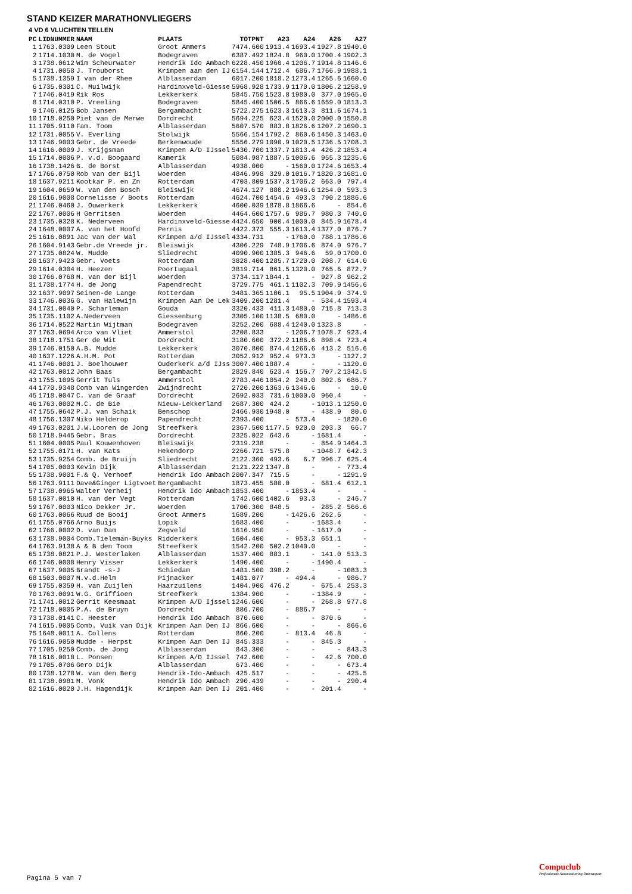STAND KEIZER MARATHONVLIEGERS
4 VD 6 VLUCHTEN TELLEN
| PC | LIDNUMMER | NAAM | PLAATS | TOTPNT | A23 | A24 | A26 | A27 |
| --- | --- | --- | --- | --- | --- | --- | --- | --- |
| 1 | 1763.0309 | Leen Stout | Groot Ammers | 7474.600 | 1913.4 | 1693.4 | 1927.8 | 1940.0 |
| 2 | 1714.1030 | M. de Vogel | Bodegraven | 6387.492 | 1824.8 | 960.0 | 1700.4 | 1902.3 |
| 3 | 1738.0612 | Wim Scheurwater | Hendrik Ido Ambach | 6228.450 | 1960.4 | 1206.7 | 1914.8 | 1146.6 |
| 4 | 1731.0058 | J. Trouborst | Krimpen aan den IJ | 6154.144 | 1712.4 | 686.7 | 1766.9 | 1988.1 |
| 5 | 1738.1359 | I van der Rhee | Alblasserdam | 6017.200 | 1818.2 | 1273.4 | 1265.6 | 1660.0 |
| 6 | 1735.0301 | C. Muilwijk | Hardinxveld-Giesse | 5968.928 | 1733.9 | 1170.0 | 1806.2 | 1258.9 |
| 7 | 1746.0419 | Rik Ros | Lekkerkerk | 5845.750 | 1523.8 | 1980.0 | 377.0 | 1965.0 |
| 8 | 1714.0310 | P. Vreeling | Bodegraven | 5845.400 | 1506.5 | 866.6 | 1659.0 | 1813.3 |
| 9 | 1746.0125 | Bob Jansen | Bergambacht | 5722.275 | 1623.3 | 1613.3 | 811.6 | 1674.1 |
| 10 | 1718.0250 | Piet van de Merwe | Dordrecht | 5694.225 | 623.4 | 1520.0 | 2000.0 | 1550.8 |
| 11 | 1705.9110 | Fam. Toom | Alblasserdam | 5607.570 | 883.8 | 1826.6 | 1207.2 | 1690.1 |
| 12 | 1731.0055 | V. Everling | Stolwijk | 5566.154 | 1792.2 | 860.6 | 1450.3 | 1463.0 |
| 13 | 1746.9003 | Gebr. de Vreede | Berkenwoude | 5556.279 | 1090.9 | 1020.5 | 1736.5 | 1708.3 |
| 14 | 1616.0009 | J. Krijgsman | Krimpen A/D IJssel | 5430.700 | 1337.7 | 1813.4 | 426.2 | 1853.4 |
| 15 | 1714.0006 | P. v.d. Boogaard | Kamerik | 5084.987 | 1887.5 | 1006.6 | 955.3 | 1235.6 |
| 16 | 1738.1426 | B. de Borst | Alblasserdam | 4938.000 | - | 1560.0 | 1724.6 | 1653.4 |
| 17 | 1766.0750 | Rob van der Bijl | Woerden | 4846.998 | 329.0 | 1016.7 | 1820.3 | 1681.0 |
| 18 | 1637.9211 | Kootkar P. en Zn | Rotterdam | 4703.809 | 1537.3 | 1706.2 | 663.0 | 797.4 |
| 19 | 1604.0659 | W. van den Bosch | Bleiswijk | 4674.127 | 880.2 | 1946.6 | 1254.0 | 593.3 |
| 20 | 1616.9008 | Cornelisse / Boots | Rotterdam | 4624.700 | 1454.6 | 493.3 | 790.2 | 1886.6 |
| 21 | 1746.0460 | J. Ouwerkerk | Lekkerkerk | 4600.039 | 1878.8 | 1866.6 | - | 854.6 |
| 22 | 1767.0006 | H Gerritsen | Woerden | 4464.600 | 1757.6 | 986.7 | 980.3 | 740.0 |
| 23 | 1735.0328 | K. Nederveen | Hardinxveld-Giesse | 4424.650 | 900.4 | 1000.0 | 845.9 | 1678.4 |
| 24 | 1648.0007 | A. van het Hoofd | Pernis | 4422.373 | 555.3 | 1613.4 | 1377.0 | 876.7 |
| 25 | 1616.0891 | Jac van der Wal | Krimpen a/d IJssel | 4334.731 | - | 1760.0 | 788.1 | 1786.6 |
| 26 | 1604.9143 | Gebr.de Vreede jr. | Bleiswijk | 4306.229 | 748.9 | 1706.6 | 874.0 | 976.7 |
| 27 | 1735.0824 | W. Mudde | Sliedrecht | 4090.900 | 1385.3 | 946.6 | 59.0 | 1700.0 |
| 28 | 1637.9423 | Gebr. Voets | Rotterdam | 3828.400 | 1285.7 | 1720.0 | 208.7 | 614.0 |
| 29 | 1614.0304 | H. Heezen | Poortugaal | 3819.714 | 861.5 | 1320.0 | 765.6 | 872.7 |
| 30 | 1766.0768 | M. van der Bijl | Woerden | 3734.117 | 1844.1 | - | 927.8 | 962.2 |
| 31 | 1738.1774 | H. de Jong | Papendrecht | 3729.775 | 461.1 | 1102.3 | 709.9 | 1456.6 |
| 32 | 1637.9097 | Seinen-de Lange | Rotterdam | 3481.365 | 1106.1 | 95.5 | 1904.9 | 374.9 |
| 33 | 1746.0036 | G. van Halewijn | Krimpen Aan De Lek | 3409.200 | 1281.4 | - | 534.4 | 1593.4 |
| 34 | 1731.0040 | P. Scharleman | Gouda | 3320.433 | 411.3 | 1480.0 | 715.8 | 713.3 |
| 35 | 1735.1102 | A.Nederveen | Giessenburg | 3305.100 | 1138.5 | 680.0 | - | 1486.6 |
| 36 | 1714.0522 | Martin Wijtman | Bodegraven | 3252.200 | 688.4 | 1240.0 | 1323.8 | - |
| 37 | 1763.0694 | Arco van Vliet | Ammerstol | 3208.833 | - | 1206.7 | 1078.7 | 923.4 |
| 38 | 1718.1751 | Ger de Wit | Dordrecht | 3180.600 | 372.2 | 1186.6 | 898.4 | 723.4 |
| 39 | 1746.0150 | A.B. Mudde | Lekkerkerk | 3070.800 | 874.4 | 1266.6 | 413.2 | 516.6 |
| 40 | 1637.1226 | A.H.M. Pot | Rotterdam | 3052.912 | 952.4 | 973.3 | - | 1127.2 |
| 41 | 1746.0001 | J. Boelhouwer | Ouderkerk a/d IJss | 3007.400 | 1887.4 | - | - | 1120.0 |
| 42 | 1763.0012 | John Baas | Bergambacht | 2829.840 | 623.4 | 156.7 | 707.2 | 1342.5 |
| 43 | 1755.1095 | Gerrit Tuls | Ammerstol | 2783.446 | 1054.2 | 240.0 | 802.6 | 686.7 |
| 44 | 1770.9348 | Comb van Wingerden | Zwijndrecht | 2720.200 | 1363.6 | 1346.6 | - | 10.0 |
| 45 | 1718.0047 | C. van de Graaf | Dordrecht | 2692.033 | 731.6 | 1000.0 | 960.4 | - |
| 46 | 1763.0002 | M.C. de Bie | Nieuw-Lekkerland | 2687.300 | 424.2 | - | 1013.1 | 1250.0 |
| 47 | 1755.0642 | P.J. van Schaik | Benschop | 2466.930 | 1948.0 | - | 438.9 | 80.0 |
| 48 | 1756.1307 | Niko Helderop | Papendrecht | 2393.400 | - | 573.4 | - | 1820.0 |
| 49 | 1763.0201 | J.W.Looren de Jong | Streefkerk | 2367.500 | 1177.5 | 920.0 | 203.3 | 66.7 |
| 50 | 1718.9445 | Gebr. Bras | Dordrecht | 2325.022 | 643.6 | - | 1681.4 | - |
| 51 | 1604.0005 | Paul Kouwenhoven | Bleiswijk | 2319.238 | - | - | 854.9 | 1464.3 |
| 52 | 1755.0171 | H. van Kats | Hekendorp | 2266.721 | 575.8 | - | 1048.7 | 642.3 |
| 53 | 1735.9254 | Comb. de Bruijn | Sliedrecht | 2122.360 | 493.6 | 6.7 | 996.7 | 625.4 |
| 54 | 1705.0003 | Kevin Dijk | Alblasserdam | 2121.222 | 1347.8 | - | - | 773.4 |
| 55 | 1738.9001 | F.& Q. Verhoef | Hendrik Ido Ambach | 2007.347 | 715.5 | - | - | 1291.9 |
| 56 | 1763.9111 | Dave&Ginger Ligtvoet | Bergambacht | 1873.455 | 580.0 | - | 681.4 | 612.1 |
| 57 | 1738.0965 | Walter Verheij | Hendrik Ido Ambach | 1853.400 | - | 1853.4 | - | - |
| 58 | 1637.0010 | H. van der Vegt | Rotterdam | 1742.600 | 1402.6 | 93.3 | - | 246.7 |
| 59 | 1767.0003 | Nico Dekker Jr. | Woerden | 1700.300 | 848.5 | - | 285.2 | 566.6 |
| 60 | 1763.0066 | Ruud de Booij | Groot Ammers | 1689.200 | - | 1426.6 | 262.6 | - |
| 61 | 1755.0766 | Arno Buijs | Lopik | 1683.400 | - | - | 1683.4 | - |
| 62 | 1766.0002 | D. van Dam | Zegveld | 1616.950 | - | - | 1617.0 | - |
| 63 | 1738.9004 | Comb.Tieleman-Buyks | Ridderkerk | 1604.400 | - | 953.3 | 651.1 | - |
| 64 | 1763.9138 | A & B den Toom | Streefkerk | 1542.200 | 502.2 | 1040.0 | - | - |
| 65 | 1738.0821 | P.J. Westerlaken | Alblasserdam | 1537.400 | 883.1 | - | 141.0 | 513.3 |
| 66 | 1746.0008 | Henry Visser | Lekkerkerk | 1490.400 | - | - | 1490.4 | - |
| 67 | 1637.9005 | Brandt -s-J | Schiedam | 1481.500 | 398.2 | - | - | 1083.3 |
| 68 | 1503.0007 | M.v.d.Helm | Pijnacker | 1481.077 | - | 494.4 | - | 986.7 |
| 69 | 1755.0359 | H. van Zuijlen | Haarzuilens | 1404.900 | 476.2 | - | 675.4 | 253.3 |
| 70 | 1763.0091 | W.G. Griffioen | Streefkerk | 1384.900 | - | - | 1384.9 | - |
| 71 | 1741.0012 | Gerrit Keesmaat | Krimpen A/D Ijssel | 1246.600 | - | - | 268.8 | 977.8 |
| 72 | 1718.0005 | P.A. de Bruyn | Dordrecht | 886.700 | - | 886.7 | - | - |
| 73 | 1738.0141 | C. Heester | Hendrik Ido Ambach | 870.600 | - | - | 870.6 | - |
| 74 | 1615.9005 | Comb. Vuik van Dijk | Krimpen Aan Den IJ | 866.600 | - | - | - | 866.6 |
| 75 | 1648.0011 | A. Collens | Rotterdam | 860.200 | - | 813.4 | 46.8 | - |
| 76 | 1616.9050 | Mudde - Herpst | Krimpen Aan Den IJ | 845.333 | - | - | 845.3 | - |
| 77 | 1705.9250 | Comb. de Jong | Alblasserdam | 843.300 | - | - | - | 843.3 |
| 78 | 1616.0018 | L. Ponsen | Krimpen A/D IJssel | 742.600 | - | - | 42.6 | 700.0 |
| 79 | 1705.0706 | Gero Dijk | Alblasserdam | 673.400 | - | - | - | 673.4 |
| 80 | 1738.1278 | W. van den Berg | Hendrik-Ido-Ambach | 425.517 | - | - | - | 425.5 |
| 81 | 1738.0981 | M. Vonk | Hendrik Ido Ambach | 290.439 | - | - | - | 290.4 |
| 82 | 1616.0020 | J.H. Hagendijk | Krimpen Aan Den IJ | 201.400 | - | - | 201.4 | - |
Pagina 5 van 7
Compuclub
Professionele Automatisering Duivensport